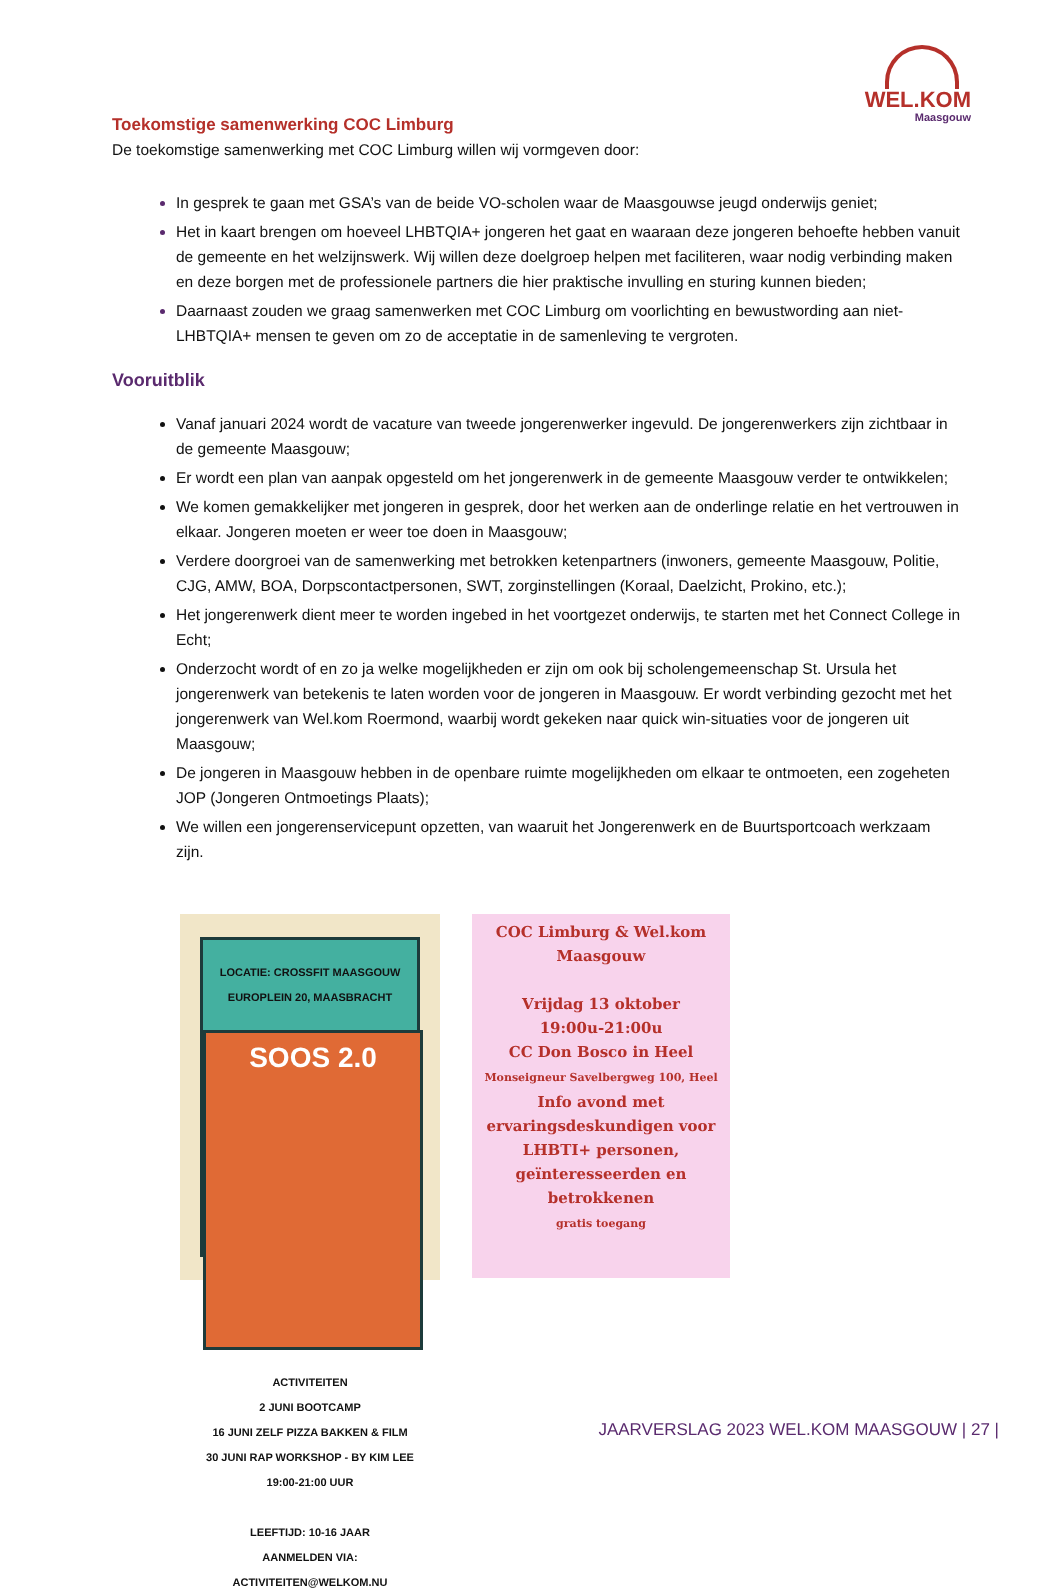WEL.KOM
Maasgouw
Toekomstige samenwerking COC Limburg
De toekomstige samenwerking met COC Limburg willen wij vormgeven door:
In gesprek te gaan met GSA’s van de beide VO-scholen waar de Maasgouwse jeugd onderwijs geniet;
Het in kaart brengen om hoeveel LHBTQIA+ jongeren het gaat en waaraan deze jongeren behoefte hebben vanuit de gemeente en het welzijnswerk. Wij willen deze doelgroep helpen met faciliteren, waar nodig verbinding maken en deze borgen met de professionele partners die hier praktische invulling en sturing kunnen bieden;
Daarnaast zouden we graag samenwerken met COC Limburg om voorlichting en bewustwording aan niet-LHBTQIA+ mensen te geven om zo de acceptatie in de samenleving te vergroten.
Vooruitblik
Vanaf januari 2024 wordt de vacature van tweede jongerenwerker ingevuld. De jongerenwerkers zijn zichtbaar in de gemeente Maasgouw;
Er wordt een plan van aanpak opgesteld om het jongerenwerk in de gemeente Maasgouw verder te ontwikkelen;
We komen gemakkelijker met jongeren in gesprek, door het werken aan de onderlinge relatie en het vertrouwen in elkaar. Jongeren moeten er weer toe doen in Maasgouw;
Verdere doorgroei van de samenwerking met betrokken ketenpartners (inwoners, gemeente Maasgouw, Politie, CJG, AMW, BOA, Dorpscontactpersonen, SWT, zorginstellingen (Koraal, Daelzicht, Prokino, etc.);
Het jongerenwerk dient meer te worden ingebed in het voortgezet onderwijs, te starten met het Connect College in Echt;
Onderzocht wordt of en zo ja welke mogelijkheden er zijn om ook bij scholengemeenschap St. Ursula het jongerenwerk van betekenis te laten worden voor de jongeren in Maasgouw. Er wordt verbinding gezocht met het jongerenwerk van Wel.kom Roermond, waarbij wordt gekeken naar quick win-situaties voor de jongeren uit Maasgouw;
De jongeren in Maasgouw hebben in de openbare ruimte mogelijkheden om elkaar te ontmoeten, een zogeheten JOP (Jongeren Ontmoetings Plaats);
We willen een jongerenservicepunt opzetten, van waaruit het Jongerenwerk en de Buurtsportcoach werkzaam zijn.
LOCATIE: CROSSFIT MAASGOUW
EUROPLEIN 20, MAASBRACHT
SOOS 2.0
ACTIVITEITEN
2 JUNI BOOTCAMP
16 JUNI ZELF PIZZA BAKKEN & FILM
30 JUNI RAP WORKSHOP - BY KIM LEE
19:00-21:00 UUR
LEEFTIJD: 10-16 JAAR
AANMELDEN VIA: ACTIVITEITEN@WELKOM.NU
COC Limburg & Wel.kom Maasgouw
Vrijdag 13 oktober
19:00u-21:00u
CC Don Bosco in Heel
Monseigneur Savelbergweg 100, Heel
Info avond met ervaringsdeskundigen voor LHBTI+ personen, geïnteresseerden en betrokkenen
gratis toegang
JAARVERSLAG 2023 WEL.KOM MAASGOUW | 27 |